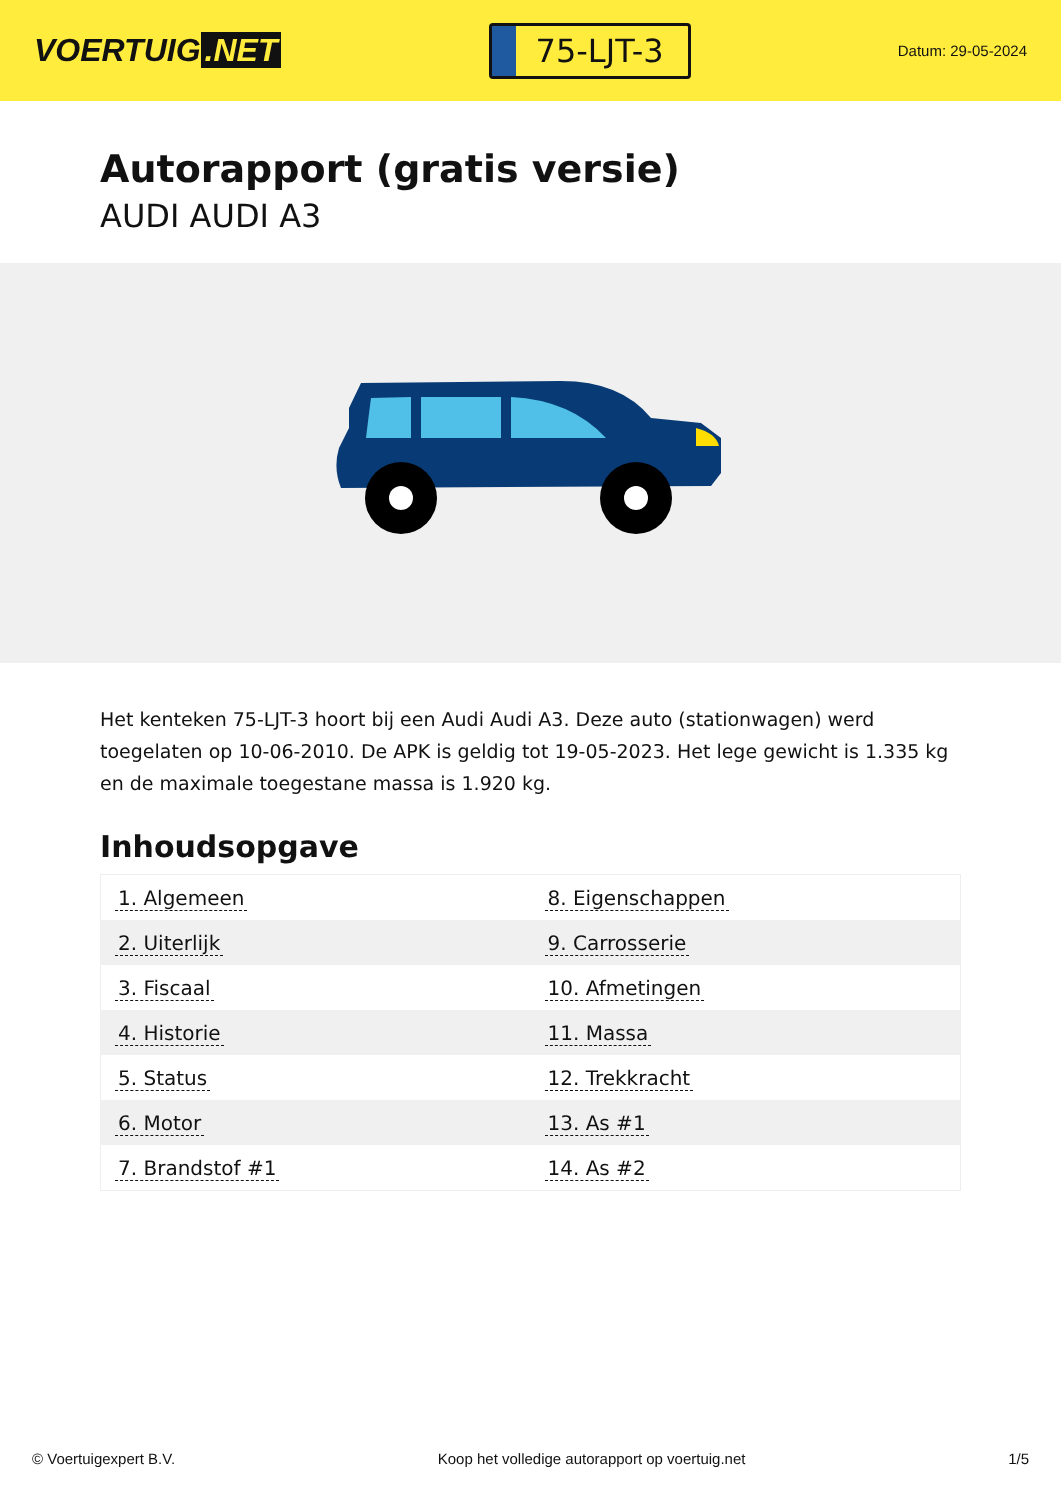VOERTUIG.NET
75-LJT-3
Datum: 29-05-2024
Autorapport (gratis versie)
AUDI AUDI A3
Het kenteken 75-LJT-3 hoort bij een Audi Audi A3. Deze auto (stationwagen) werd toegelaten op 10-06-2010. De APK is geldig tot 19-05-2023. Het lege gewicht is 1.335 kg en de maximale toegestane massa is 1.920 kg.
Inhoudsopgave
| 1. Algemeen | 8. Eigenschappen |
| 2. Uiterlijk | 9. Carrosserie |
| 3. Fiscaal | 10. Afmetingen |
| 4. Historie | 11. Massa |
| 5. Status | 12. Trekkracht |
| 6. Motor | 13. As #1 |
| 7. Brandstof #1 | 14. As #2 |
© Voertuigexpert B.V. Koop het volledige autorapport op voertuig.net 1/5